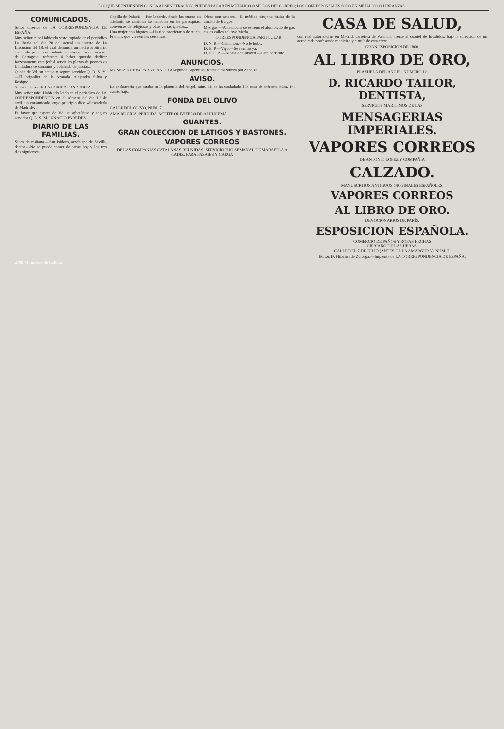LOS QUE SE ENTIENDEN CON LA ADMINISTRACION, PUEDEN PAGAR EN METALICO O SELLOS DEL CORREO; LOS CORRESPONSALES SOLO EN METALICO O LIBRANZAS.
COMUNICADOS.
Señor director de LA CORRESPONDENCIA DE ESPAÑA.
Muy señor mio: Habiendo visto copiado en el periódico La Iberia del dia 20 del actual un inserto de La Discusion del 18, el cual denuncia un hecho arbitrario, cometido por el comandante sub-inspector del arsenal de Cartagena, referente á haber querido dedicar forzosamente este jefe á servir las plazas de peones en la hiladura de cáñamos y colchado de jarcias...
Queda de Vd. su atento y seguro servidor Q. B. S. M.—El brigadier de la Armada, Alejandro Silva y Rosique.
Señor redactor de LA CORRESPONDENCIA:
Muy señor mio: Habiendo leido en el periódico de LA CORRESPONDENCIA en el número del dia 1.º de abril, un comunicado, cuyo principio dice, «Pescadería de Madrid»...
Es favor que espera de Vd. su afectísimo y seguro servidor Q. B. S. M. IGNACIO PAREDES.
DIARIO DE LAS FAMILIAS.
Santo de mañana.—San Isidoro, arzobispo de Sevilla, doctor.—No se puede comer de carne hoy y los tres dias siguientes.
Capilla de Palacio.—Por la tarde, desde las cuatro en adelante, se cantarán las tinieblas en las parroquias, conventos de religiosas y otras varias iglesias...
Una mujer con bigotes.—Un rico propietario de Auch, Francia, que vive en las cercanías...
Obras son amores.—El médico cirujano titular de la ciudad de Búrgos...
Mas gas.—Anteanoche se estrenó el alumbrado de gas en las calles del Ave María...
CORRESPONDENCIA PARTICULAR.
D. N. R.—Chinchon.—No le hubo.
D. H. P.—Vigo.—Se remitió ya.
D. F. C. B.—Alcalá de Chisvert.—Está corriente.
ANUNCIOS.
MUSICA NUEVA PARA PIANO. La Segunda Argentina, fantasía mazourka por Zabalza...
AVISO.
La cacharrería que estaba en la plazuela del Angel, núm. 11, se ha trasladado á la casa de enfrente, núm. 14, cuarto bajo.
FONDA DEL OLIVO
CALLE DEL OLIVO, NUM. 7.
AMA DE CRIA. PÉRDIDA. ACEITE OLIVIFERO DE ALHUCEMA
GUANTES.
GRAN COLECCION DE LATIGOS Y BASTONES.
VAPORES CORREOS
DE LAS COMPAÑIAS CATALANAS REUNIDAS. SERVICIO FIJO SEMANAL DE MARSELLA A CADIZ. PARA PASAJES Y CARGA
CASA DE SALUD,
con real autorizacion en Madrid, carretera de Valencia, frente al cuartel de Invalidos, bajo la direccion de un acreditado profesor de medicina y cirujía de esta córte.
GRAN ESPOSICION DE 1860.
AL LIBRO DE ORO,
PLAZUELA DEL ANGEL, NUMERO 12.
D. RICARDO TAILOR, DENTISTA,
SERVICIOS MARITIMOS DE LAS
MENSAGERIAS IMPERIALES.
VAPORES CORREOS
DE ANTONIO LOPEZ Y COMPAÑIA
CALZADO.
MANUSCRITOS ANTIGUOS ORIGINALES ESPAÑOLES.
VAPORES CORREOS
AL LIBRO DE ORO.
DEVOCIONARIOS DE PARÍS.
ESPOSICION ESPAÑOLA.
COMERCIO DE PAÑOS Y ROPAS HECHAS
CIPRIANO DE LAS HERAS.
CALLE DEL 7 DE JULIO (ANTES DE LA AMARGURA), NÚM. 2.
Editor, D. Hilarion de Zuloaga.—Imprenta de LA CORRESPONDENCIA DE ESPAÑA.
2008 Ministerio de Cultura